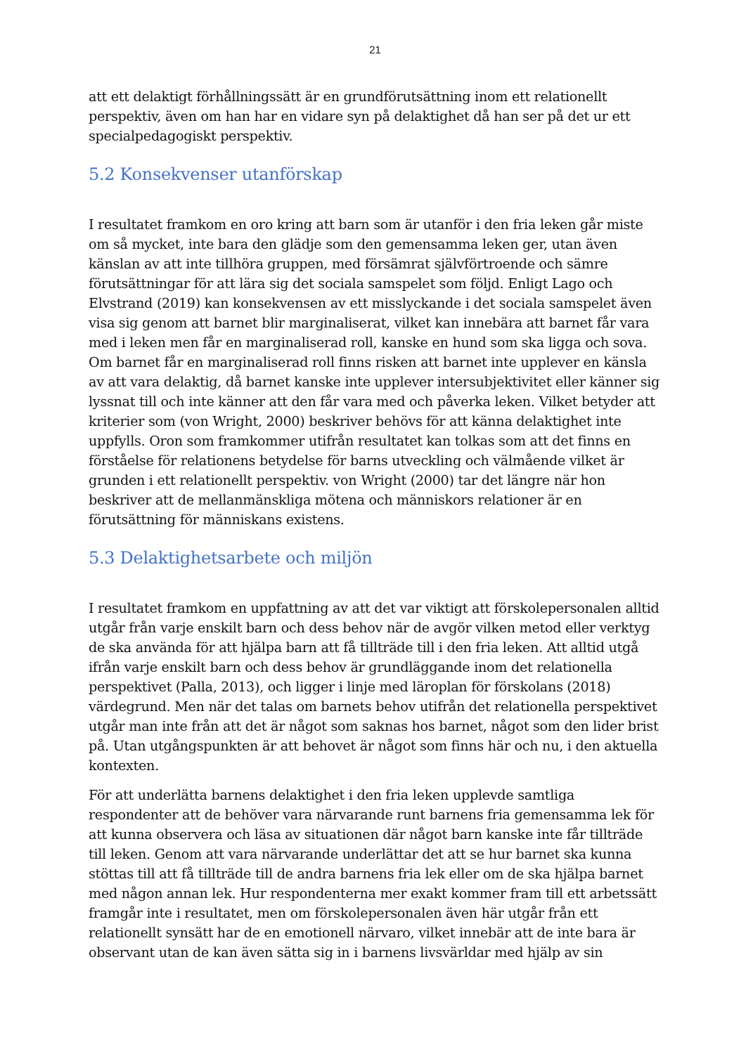21
att ett delaktigt förhållningssätt är en grundförutsättning inom ett relationellt perspektiv, även om han har en vidare syn på delaktighet då han ser på det ur ett specialpedagogiskt perspektiv.
5.2 Konsekvenser utanförskap
I resultatet framkom en oro kring att barn som är utanför i den fria leken går miste om så mycket, inte bara den glädje som den gemensamma leken ger, utan även känslan av att inte tillhöra gruppen, med försämrat självförtroende och sämre förutsättningar för att lära sig det sociala samspelet som följd. Enligt Lago och Elvstrand (2019) kan konsekvensen av ett misslyckande i det sociala samspelet även visa sig genom att barnet blir marginaliserat, vilket kan innebära att barnet får vara med i leken men får en marginaliserad roll, kanske en hund som ska ligga och sova. Om barnet får en marginaliserad roll finns risken att barnet inte upplever en känsla av att vara delaktig, då barnet kanske inte upplever intersubjektivitet eller känner sig lyssnat till och inte känner att den får vara med och påverka leken. Vilket betyder att kriterier som (von Wright, 2000) beskriver behövs för att känna delaktighet inte uppfylls. Oron som framkommer utifrån resultatet kan tolkas som att det finns en förståelse för relationens betydelse för barns utveckling och välmående vilket är grunden i ett relationellt perspektiv. von Wright (2000) tar det längre när hon beskriver att de mellanmänskliga mötena och människors relationer är en förutsättning för människans existens.
5.3 Delaktighetsarbete och miljön
I resultatet framkom en uppfattning av att det var viktigt att förskolepersonalen alltid utgår från varje enskilt barn och dess behov när de avgör vilken metod eller verktyg de ska använda för att hjälpa barn att få tillträde till i den fria leken. Att alltid utgå ifrån varje enskilt barn och dess behov är grundläggande inom det relationella perspektivet (Palla, 2013), och ligger i linje med läroplan för förskolans (2018) värdegrund. Men när det talas om barnets behov utifrån det relationella perspektivet utgår man inte från att det är något som saknas hos barnet, något som den lider brist på. Utan utgångspunkten är att behovet är något som finns här och nu, i den aktuella kontexten.
För att underlätta barnens delaktighet i den fria leken upplevde samtliga respondenter att de behöver vara närvarande runt barnens fria gemensamma lek för att kunna observera och läsa av situationen där något barn kanske inte får tillträde till leken. Genom att vara närvarande underlättar det att se hur barnet ska kunna stöttas till att få tillträde till de andra barnens fria lek eller om de ska hjälpa barnet med någon annan lek. Hur respondenterna mer exakt kommer fram till ett arbetssätt framgår inte i resultatet, men om förskolepersonalen även här utgår från ett relationellt synsätt har de en emotionell närvaro, vilket innebär att de inte bara är observant utan de kan även sätta sig in i barnens livsvärldar med hjälp av sin